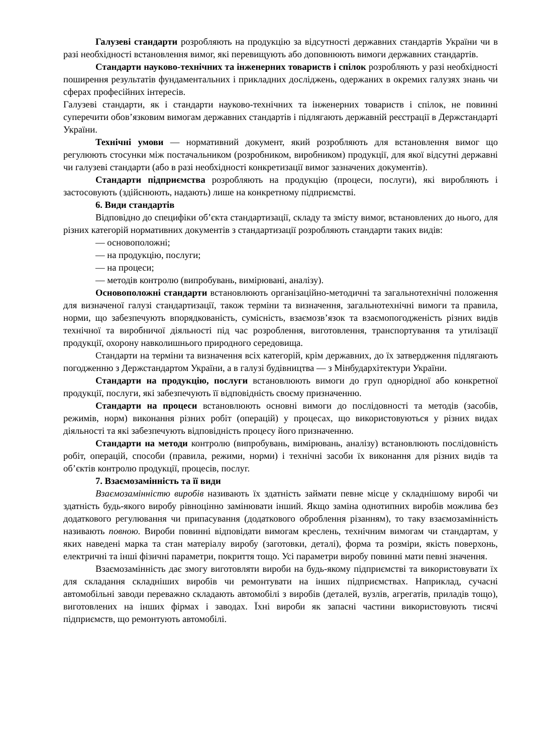Галузеві стандарти розробляють на продукцію за відсутності державних стандартів України чи в разі необхідності встановлення вимог, які перевищують або доповнюють вимоги державних стандартів.
Стандарти науково-технічних та інженерних товариств і спілок розробляють у разі необхідності поширення результатів фундаментальних і прикладних досліджень, одержаних в окремих галузях знань чи сферах професійних інтересів.
Галузеві стандарти, як і стандарти науково-технічних та інженерних товариств і спілок, не повинні суперечити обов’язковим вимогам державних стандартів і підлягають державній реєстрації в Держстандарті України.
Технічні умови — нормативний документ, який розробляють для встановлення вимог що регулюють стосунки між постачальником (розробником, виробником) продукції, для якої відсутні державні чи галузеві стандарти (або в разі необхідності конкретизації вимог зазначених документів).
Стандарти підприємства розробляють на продукцію (процеси, послуги), які виробляють і застосовують (здійснюють, надають) лише на конкретному підприємстві.
6. Види стандартів
Відповідно до специфіки об’єкта стандартизації, складу та змісту вимог, встановлених до нього, для різних категорій нормативних документів з стандартизації розробляють стандарти таких видів:
— основоположні;
— на продукцію, послуги;
— на процеси;
— методів контролю (випробувань, вимірювані, аналізу).
Основоположні стандарти встановлюють організаційно-методичні та загальнотехнічні положення для визначеної галузі стандартизації, також терміни та визначення, загальнотехнічні вимоги та правила, норми, що забезпечують впорядкованість, сумісність, взаємозв’язок та взаємопогодженість різних видів технічної та виробничої діяльності під час розроблення, виготовлення, транспортування та утилізації продукції, охорону навколишнього природного середовища.
Стандарти на терміни та визначення всіх категорій, крім державних, до їх затвердження підлягають погодженню з Держстандартом України, а в галузі будівництва — з Мінбудархітектури України.
Стандарти на продукцію, послуги встановлюють вимоги до груп однорідної або конкретної продукції, послуги, які забезпечують її відповідність своєму призначенню.
Стандарти на процеси встановлюють основні вимоги до послідовності та методів (засобів, режимів, норм) виконання різних робіт (операцій) у процесах, що використовуються у різних видах діяльності та які забезпечують відповідність процесу його призначенню.
Стандарти на методи контролю (випробувань, вимірювань, аналізу) встановлюють послідовність робіт, операцій, способи (правила, режими, норми) і технічні засоби їх виконання для різних видів та об’єктів контролю продукції, процесів, послуг.
7. Взаємозамінність та її види
Взаємозамінністю виробів називають їх здатність займати певне місце у складнішому виробі чи здатність будь-якого виробу рівноцінно замінювати інший. Якщо заміна однотипних виробів можлива без додаткового регулювання чи припасування (додаткового оброблення різанням), то таку взаємозамінність називають повною. Вироби повинні відповідати вимогам креслень, технічним вимогам чи стандартам, у яких наведені марка та стан матеріалу виробу (заготовки, деталі), форма та розміри, якість поверхонь, електричні та інші фізичні параметри, покриття тощо. Усі параметри виробу повинні мати певні значення.
Взаємозамінність дає змогу виготовляти вироби на будь-якому підприємстві та використовувати їх для складання складніших виробів чи ремонтувати на інших підприємствах. Наприклад, сучасні автомобільні заводи переважно складають автомобілі з виробів (деталей, вузлів, агрегатів, приладів тощо), виготовлених на інших фірмах і заводах. Їхні вироби як запасні частини використовують тисячі підприємств, що ремонтують автомобілі.